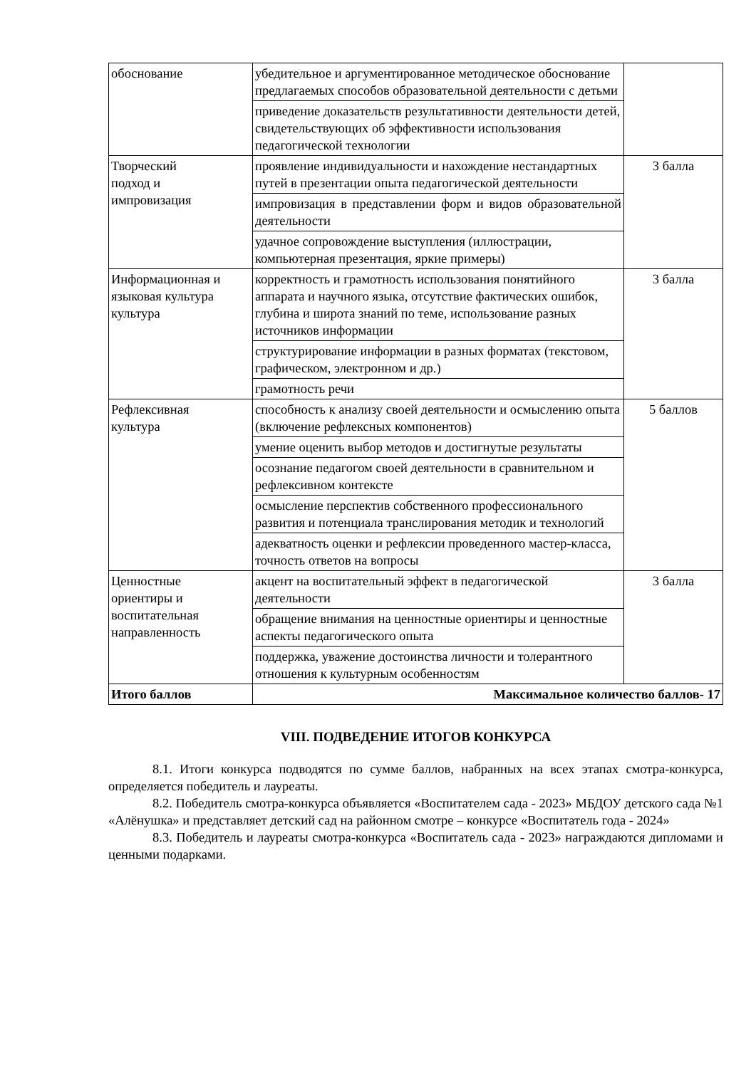| обоснование | убедительное и аргументированное методическое обоснование предлагаемых способов образовательной деятельности с детьми | |
| | приведение доказательств результативности деятельности детей, свидетельствующих об эффективности использования педагогической технологии | |
| Творческий подход и импровизация | проявление индивидуальности и нахождение нестандартных путей в презентации опыта педагогической деятельности | 3 балла |
| | импровизация в представлении форм и видов образовательной деятельности | |
| | удачное сопровождение выступления (иллюстрации, компьютерная презентация, яркие примеры) | |
| Информационная и языковая культура культура | корректность и грамотность использования понятийного аппарата и научного языка, отсутствие фактических ошибок, глубина и широта знаний по теме, использование разных источников информации | 3 балла |
| | структурирование информации в разных форматах (текстовом, графическом, электронном и др.) | |
| | грамотность речи | |
| Рефлексивная культура | способность к анализу своей деятельности и осмыслению опыта (включение рефлексных компонентов) | 5 баллов |
| | умение оценить выбор методов и достигнутые результаты | |
| | осознание педагогом своей деятельности в сравнительном и рефлексивном контексте | |
| | осмысление перспектив собственного профессионального развития и потенциала транслирования методик и технологий | |
| | адекватность оценки и рефлексии проведенного мастер-класса, точность ответов на вопросы | |
| Ценностные ориентиры и воспитательная направленность | акцент на воспитательный эффект в педагогической деятельности | 3 балла |
| | обращение внимания на ценностные ориентиры и ценностные аспекты педагогического опыта | |
| | поддержка, уважение достоинства личности и толерантного отношения к культурным особенностям | |
| Итого баллов | Максимальное количество баллов- 17 | |
VIII. ПОДВЕДЕНИЕ ИТОГОВ КОНКУРСА
8.1. Итоги конкурса подводятся по сумме баллов, набранных на всех этапах смотра-конкурса, определяется победитель и лауреаты.
8.2. Победитель смотра-конкурса объявляется «Воспитателем сада - 2023» МБДОУ детского сада №1 «Алёнушка» и представляет детский сад на районном смотре – конкурсе «Воспитатель года - 2024»
8.3. Победитель и лауреаты смотра-конкурса «Воспитатель сада - 2023» награждаются дипломами и ценными подарками.